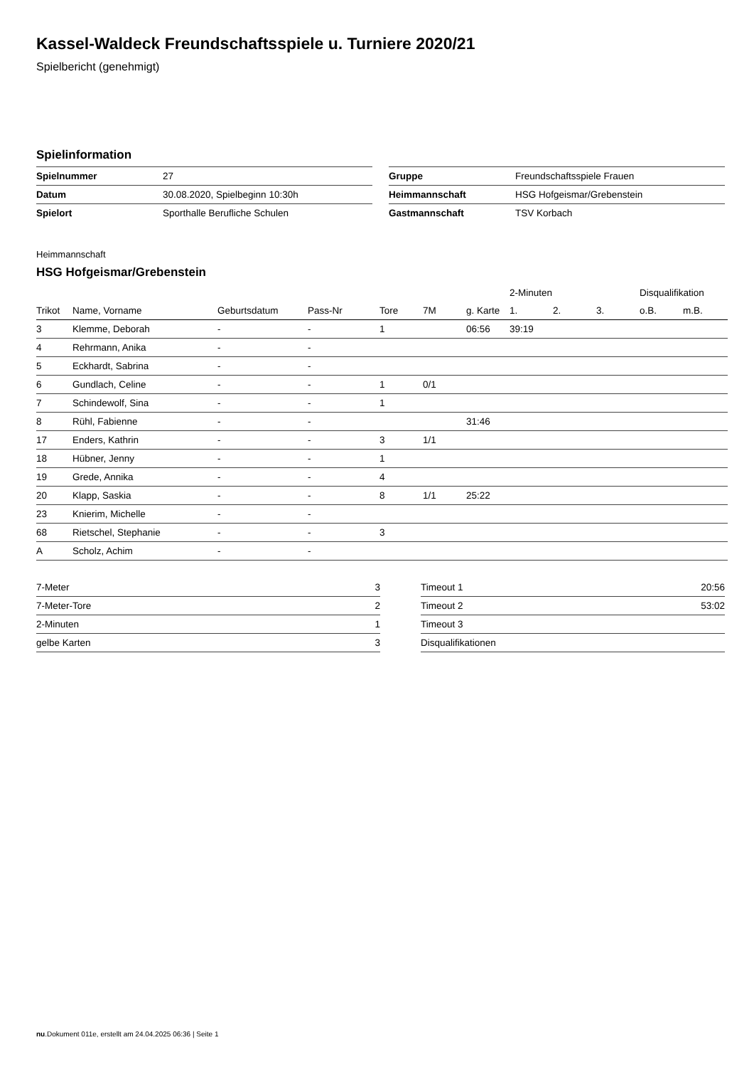Kassel-Waldeck Freundschaftsspiele u. Turniere 2020/21
Spielbericht (genehmigt)
Spielinformation
| Spielnummer | 27 |
| Datum | 30.08.2020, Spielbeginn 10:30h |
| Spielort | Sporthalle Berufliche Schulen |
| Gruppe | Freundschaftsspiele Frauen |
| Heimmannschaft | HSG Hofgeismar/Grebenstein |
| Gastmannschaft | TSV Korbach |
Heimmannschaft
HSG Hofgeismar/Grebenstein
| | | | | | | | 2-Minuten | | | Disqualifikation | |
| --- | --- | --- | --- | --- | --- | --- | --- | --- | --- | --- | --- |
| Trikot | Name, Vorname | Geburtsdatum | Pass-Nr | Tore | 7M | g. Karte | 1. | 2. | 3. | o.B. | m.B. |
| 3 | Klemme, Deborah | - | - | 1 | | 06:56 | 39:19 | | | | |
| 4 | Rehrmann, Anika | - | - | | | | | | | | |
| 5 | Eckhardt, Sabrina | - | - | | | | | | | | |
| 6 | Gundlach, Celine | - | - | 1 | 0/1 | | | | | | |
| 7 | Schindewolf, Sina | - | - | 1 | | | | | | | |
| 8 | Rühl, Fabienne | - | - | | | 31:46 | | | | | |
| 17 | Enders, Kathrin | - | - | 3 | 1/1 | | | | | | |
| 18 | Hübner, Jenny | - | - | 1 | | | | | | | |
| 19 | Grede, Annika | - | - | 4 | | | | | | | |
| 20 | Klapp, Saskia | - | - | 8 | 1/1 | 25:22 | | | | | |
| 23 | Knierim, Michelle | - | - | | | | | | | | |
| 68 | Rietschel, Stephanie | - | - | 3 | | | | | | | |
| A | Scholz, Achim | - | - | | | | | | | | |
| 7-Meter | 3 |
| 7-Meter-Tore | 2 |
| 2-Minuten | 1 |
| gelbe Karten | 3 |
| Timeout 1 | 20:56 |
| Timeout 2 | 53:02 |
| Timeout 3 | |
| Disqualifikationen | |
nu.Dokument 011e, erstellt am 24.04.2025 06:36 | Seite 1